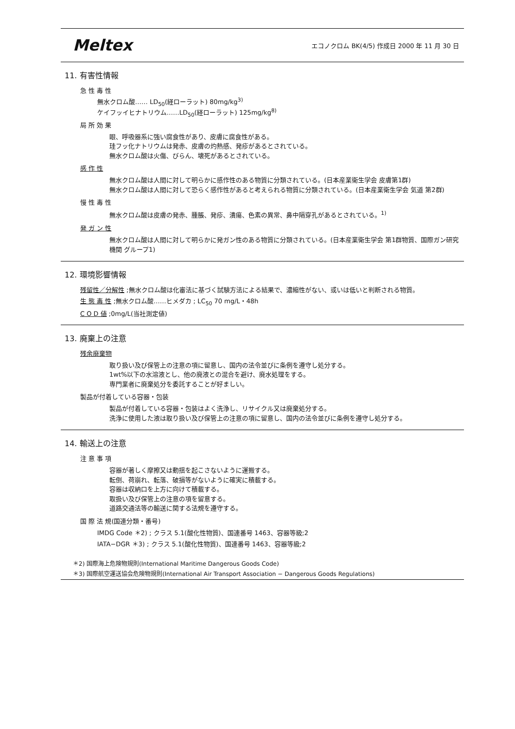Meltex エコノクロム BK(4/5) 作成日 2000 年 11 月 30 日
11. 有害性情報
急 性 毒 性
無水クロム酸…… LD<sub>50</sub>(経ローラット) 80mg/kg<sup>3)</sup>
ケイフッイヒナトリウム……LD<sub>50</sub>(経ローラット) 125mg/kg<sup>8)</sup>
局 所 効 果
眼、呼吸器系に強い腐食性があり、皮膚に腐食性がある。
珪フッ化ナトリウムは発赤、皮膚の灼熱感、発疹があるとされている。
無水クロム酸は火傷、びらん、壊死があるとされている。
感 作 性
無水クロム酸は人間に対して明らかに感作性のある物質に分類されている。(日本産業衛生学会 皮膚第1群)
無水クロム酸は人間に対して恐らく感作性があると考えられる物質に分類されている。(日本産業衛生学会 気道 第2群)
慢 性 毒 性
無水クロム酸は皮膚の発赤、腫脹、発疹、潰瘍、色素の異常、鼻中隔穿孔があるとされている。<sup>1)</sup>
発 ガ ン 性
無水クロム酸は人間に対して明らかに発ガン性のある物質に分類されている。(日本産業衛生学会 第1群物質、国際ガン研究機関 グループ1)
12. 環境影響情報
残留性／分解性 ;無水クロム酸は化審法に基づく試験方法による結果で、濃縮性がない、或いは低いと判断される物質。
生 態 毒 性 ;無水クロム酸……ヒメダカ ; LC<sub>50</sub> 70 mg/L・48h
C O D 値 ;0mg/L(当社測定値)
13. 廃棄上の注意
残余廃棄物
取り扱い及び保管上の注意の項に留意し、国内の法令並びに条例を遵守し処分する。
1wt%以下の水溶液とし、他の廃液との混合を避け、廃水処理をする。
専門業者に廃棄処分を委託することが好ましい。
製品が付着している容器・包装
製品が付着している容器・包装はよく洗浄し、リサイクル又は廃棄処分する。
洗浄に使用した液は取り扱い及び保管上の注意の項に留意し、国内の法令並びに条例を遵守し処分する。
14. 輸送上の注意
注 意 事 項
容器が著しく摩擦又は動揺を起こさないように運搬する。
転倒、荷崩れ、転落、破損等がないように確実に積載する。
容器は収納口を上方に向けて積載する。
取扱い及び保管上の注意の項を留意する。
道路交通法等の輸送に関する法規を遵守する。
国 際 法 規(国連分類・番号)
IMDG Code ＊2) ; クラス 5.1(酸化性物質)、国連番号 1463、容器等級;2
IATA−DGR ＊3) ; クラス 5.1(酸化性物質)、国連番号 1463、容器等級;2
＊2) 国際海上危険物規則(International Maritime Dangerous Goods Code)
＊3) 国際航空運送協会危険物規則(International Air Transport Association − Dangerous Goods Regulations)